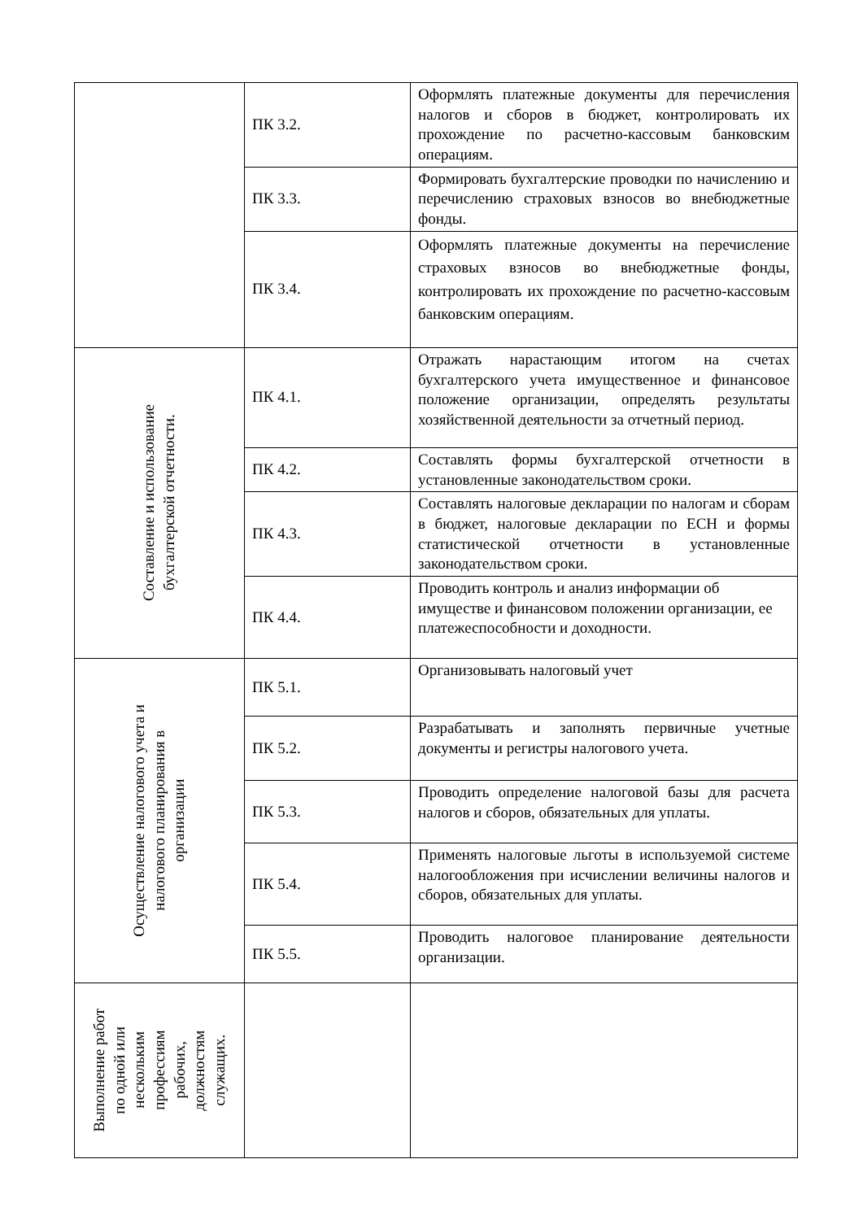| | ПК 3.2. | Оформлять платежные документы для перечисления налогов и сборов в бюджет, контролировать их прохождение по расчетно-кассовым банковским операциям. |
| | ПК 3.3. | Формировать бухгалтерские проводки по начислению и перечислению страховых взносов во внебюджетные фонды. |
| | ПК 3.4. | Оформлять платежные документы на перечисление страховых взносов во внебюджетные фонды, контролировать их прохождение по расчетно-кассовым банковским операциям. |
| Составление и использование бухгалтерской отчетности. | ПК 4.1. | Отражать нарастающим итогом на счетах бухгалтерского учета имущественное и финансовое положение организации, определять результаты хозяйственной деятельности за отчетный период. |
| | ПК 4.2. | Составлять формы бухгалтерской отчетности в установленные законодательством сроки. |
| | ПК 4.3. | Составлять налоговые декларации по налогам и сборам в бюджет, налоговые декларации по ЕСН и формы статистической отчетности в установленные законодательством сроки. |
| | ПК 4.4. | Проводить контроль и анализ информации об имуществе и финансовом положении организации, ее платежеспособности и доходности. |
| Осуществление налогового учета и налогового планирования в организации | ПК 5.1. | Организовывать налоговый учет |
| | ПК 5.2. | Разрабатывать и заполнять первичные учетные документы и регистры налогового учета. |
| | ПК 5.3. | Проводить определение налоговой базы для расчета налогов и сборов, обязательных для уплаты. |
| | ПК 5.4. | Применять налоговые льготы в используемой системе налогообложения при исчислении величины налогов и сборов, обязательных для уплаты. |
| | ПК 5.5. | Проводить налоговое планирование деятельности организации. |
| Выполнение работ по одной или нескольким профессиям рабочих, должностям служащих. | | |